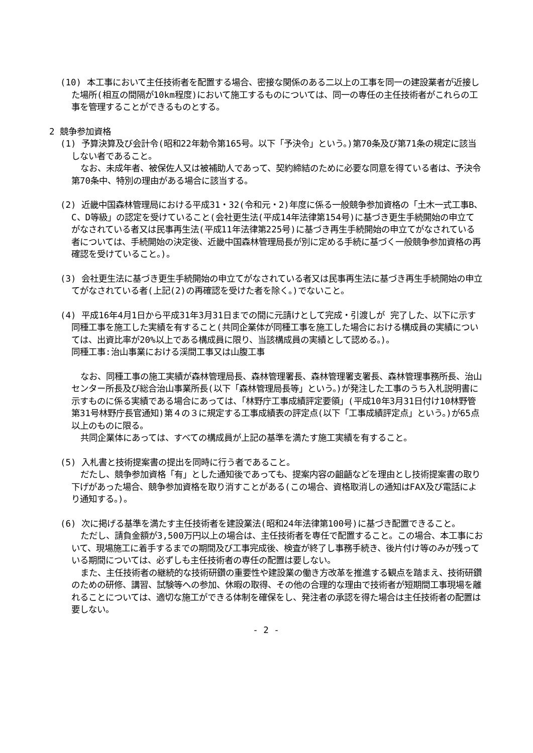(10) 本工事において主任技術者を配置する場合、密接な関係のある二以上の工事を同一の建設業者が近接した場所(相互の間隔が10km程度)において施工するものについては、同一の専任の主任技術者がこれらの工事を管理することができるものとする。
2 競争参加資格
(1) 予算決算及び会計令(昭和22年勅令第165号。以下「予決令」という。)第70条及び第71条の規定に該当しない者であること。
なお、未成年者、被保佐人又は被補助人であって、契約締結のために必要な同意を得ている者は、予決令第70条中、特別の理由がある場合に該当する。
(2) 近畿中国森林管理局における平成31・32(令和元・2)年度に係る一般競争参加資格の「土木一式工事B、C、D等級」の認定を受けていること(会社更生法(平成14年法律第154号)に基づき更生手続開始の申立てがなされている者又は民事再生法(平成11年法律第225号)に基づき再生手続開始の申立てがなされている者については、手続開始の決定後、近畿中国森林管理局長が別に定める手続に基づく一般競争参加資格の再確認を受けていること。)。
(3) 会社更生法に基づき更生手続開始の申立てがなされている者又は民事再生法に基づき再生手続開始の申立てがなされている者(上記(2)の再確認を受けた者を除く。)でないこと。
(4) 平成16年4月1日から平成31年3月31日までの間に元請けとして完成・引渡しが 完了した、以下に示す同種工事を施工した実績を有すること(共同企業体が同種工事を施工した場合における構成員の実績については、出資比率が20%以上である構成員に限り、当該構成員の実績として認める。)。
同種工事:治山事業における渓間工事又は山腹工事
なお、同種工事の施工実績が森林管理局長、森林管理署長、森林管理署支署長、森林管理事務所長、治山センター所長及び総合治山事業所長(以下「森林管理局長等」という。)が発注した工事のうち入札説明書に示すものに係る実績である場合にあっては、「林野庁工事成績評定要領」(平成10年3月31日付け10林野管第31号林野庁長官通知)第４の３に規定する工事成績表の評定点(以下「工事成績評定点」という。)が65点以上のものに限る。
共同企業体にあっては、すべての構成員が上記の基準を満たす施工実績を有すること。
(5) 入札書と技術提案書の提出を同時に行う者であること。
だたし、競争参加資格「有」とした通知後であっても、提案内容の齟齬などを理由とし技術提案書の取り下げがあった場合、競争参加資格を取り消すことがある(この場合、資格取消しの通知はFAX及び電話により通知する。)。
(6) 次に掲げる基準を満たす主任技術者を建設業法(昭和24年法律第100号)に基づき配置できること。
ただし、請負金額が3,500万円以上の場合は、主任技術者を専任で配置すること。この場合、本工事において、現場施工に着手するまでの期間及び工事完成後、検査が終了し事務手続き、後片付け等のみが残っている期間については、必ずしも主任技術者の専任の配置は要しない。
また、主任技術者の継続的な技術研鑽の重要性や建設業の働き方改革を推進する観点を踏まえ、技術研鑽のための研修、講習、試験等への参加、休暇の取得、その他の合理的な理由で技術者が短期間工事現場を離れることについては、適切な施工ができる体制を確保をし、発注者の承認を得た場合は主任技術者の配置は要しない。
- 2 -